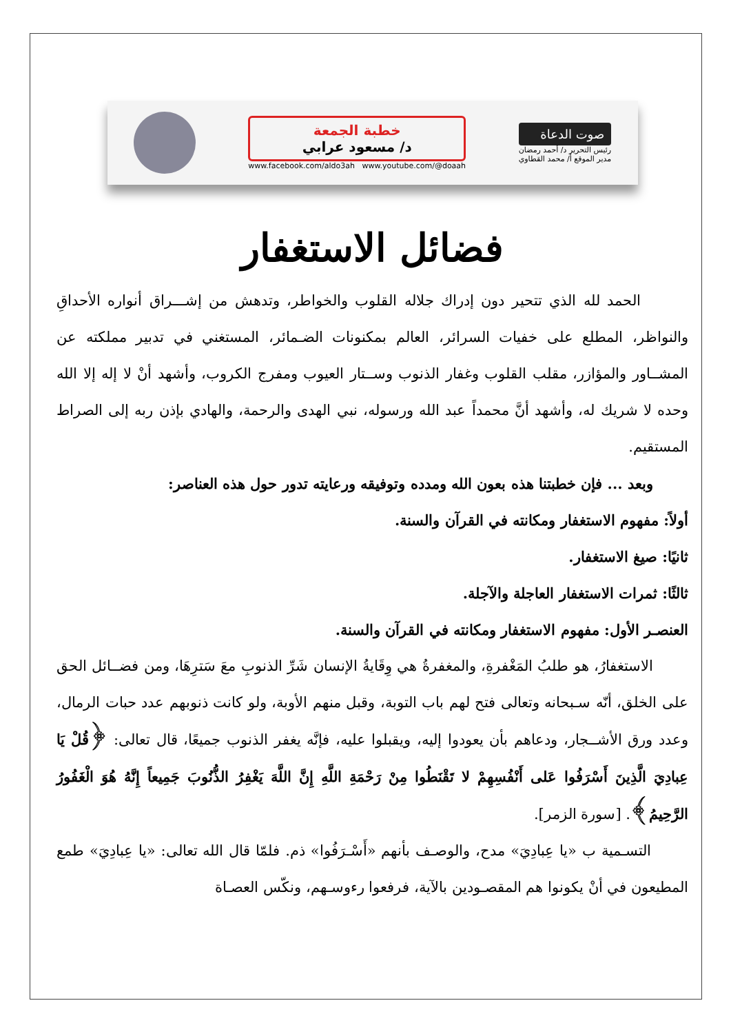خطبة الجمعة
د/ مسعود عرابي
www.facebook.com/aldo3ah www.youtube.com/@doaah
صوت الدعاة
رئيس التحرير د/ أحمد رمضان
مدير الموقع أ/ محمد القطاوي
فضائل الاستغفار
الحمد لله الذي تتحير دون إدراك جلاله القلوب والخواطر، وتدهش من إشـــراق أنواره الأحداقِ والنواظر، المطلع على خفيات السرائر، العالم بمكنونات الضـمائر، المستغني في تدبير مملكته عن المشــاور والمؤازر، مقلب القلوب وغفار الذنوب وســتار العيوب ومفرج الكروب، وأشهد أنْ لا إله إلا الله وحده لا شريك له، وأشهد أنَّ محمداً عبد الله ورسوله، نبي الهدى والرحمة، والهادي بإذن ربه إلى الصراط المستقيم.
وبعد ... فإن خطبتنا هذه بعون الله ومدده وتوفيقه ورعايته تدور حول هذه العناصر:
أولاً: مفهوم الاستغفار ومكانته في القرآن والسنة.
ثانيًا: صيغ الاستغفار.
ثالثًا: ثمرات الاستغفار العاجلة والآجلة.
العنصـر الأول: مفهوم الاستغفار ومكانته في القرآن والسنة.
الاستغفارُ، هو طلبُ المَغْفرةِ، والمغفرةُ هي وِقَايةُ الإنسان شَرِّ الذنوبِ معَ سَترِهَا، ومن فضــائل الحق على الخلق، أنّه سـبحانه وتعالى فتح لهم باب التوبة، وقبل منهم الأوبة، ولو كانت ذنوبهم عدد حبات الرمال، وعدد ورق الأشــجار، ودعاهم بأن يعودوا إليه، ويقبلوا عليه، فإنَّه يغفر الذنوب جميعًا، قال تعالى: ﴿قُلْ يَا عِبادِيَ الَّذِينَ أَسْرَفُوا عَلى أَنْفُسِهِمْ لا تَقْنَطُوا مِنْ رَحْمَةِ اللَّهِ إِنَّ اللَّهَ يَغْفِرُ الذُّنُوبَ جَمِيعاً إِنَّهُ هُوَ الْغَفُورُ الرَّحِيمُ﴾. [سورة الزمر].
التسـمية ب «يا عِبادِيَ» مدح، والوصـف بأنهم «أَسْـرَفُوا» ذم. فلمّا قال الله تعالى: «يا عِبادِيَ» طمع المطيعون في أنْ يكونوا هم المقصـودين بالآية، فرفعوا رءوسـهم، ونكّس العصـاة